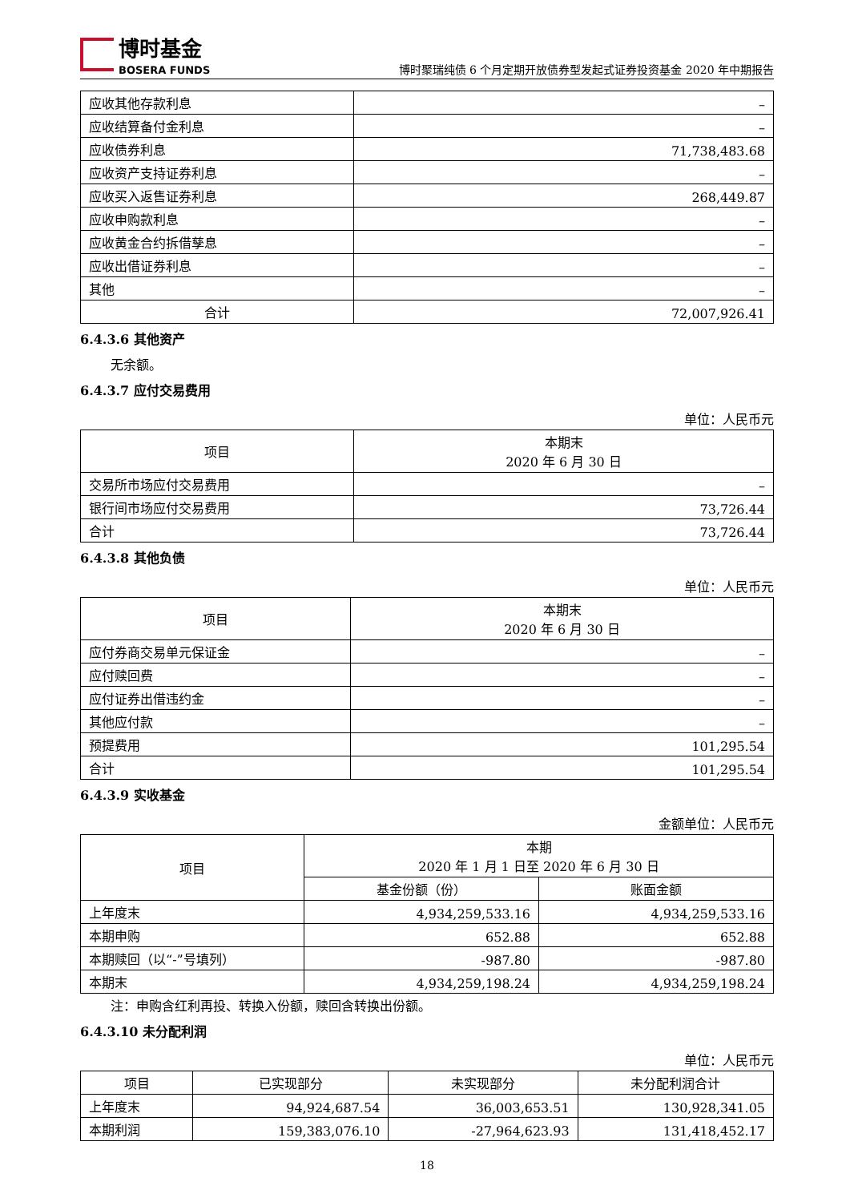博时基金
BOSERA FUNDS
博时聚瑞纯债 6 个月定期开放债券型发起式证券投资基金 2020 年中期报告
| 应收其他存款利息 | – |
| 应收结算备付金利息 | – |
| 应收债券利息 | 71,738,483.68 |
| 应收资产支持证券利息 | – |
| 应收买入返售证券利息 | 268,449.87 |
| 应收申购款利息 | – |
| 应收黄金合约拆借孳息 | – |
| 应收出借证券利息 | – |
| 其他 | – |
| 合计 | 72,007,926.41 |
6.4.3.6 其他资产
无余额。
6.4.3.7 应付交易费用
单位：人民币元
| 项目 | 本期末 2020 年 6 月 30 日 |
| --- | --- |
| 交易所市场应付交易费用 | – |
| 银行间市场应付交易费用 | 73,726.44 |
| 合计 | 73,726.44 |
6.4.3.8 其他负债
单位：人民币元
| 项目 | 本期末 2020 年 6 月 30 日 |
| --- | --- |
| 应付券商交易单元保证金 | – |
| 应付赎回费 | – |
| 应付证券出借违约金 | – |
| 其他应付款 | – |
| 预提费用 | 101,295.54 |
| 合计 | 101,295.54 |
6.4.3.9 实收基金
金额单位：人民币元
| 项目 | 本期 2020 年 1 月 1 日至 2020 年 6 月 30 日 | |
| --- | --- | --- |
| | 基金份额（份） | 账面金额 |
| 上年度末 | 4,934,259,533.16 | 4,934,259,533.16 |
| 本期申购 | 652.88 | 652.88 |
| 本期赎回（以“-”号填列） | -987.80 | -987.80 |
| 本期末 | 4,934,259,198.24 | 4,934,259,198.24 |
注：申购含红利再投、转换入份额，赎回含转换出份额。
6.4.3.10 未分配利润
单位：人民币元
| 项目 | 已实现部分 | 未实现部分 | 未分配利润合计 |
| --- | --- | --- | --- |
| 上年度末 | 94,924,687.54 | 36,003,653.51 | 130,928,341.05 |
| 本期利润 | 159,383,076.10 | -27,964,623.93 | 131,418,452.17 |
18